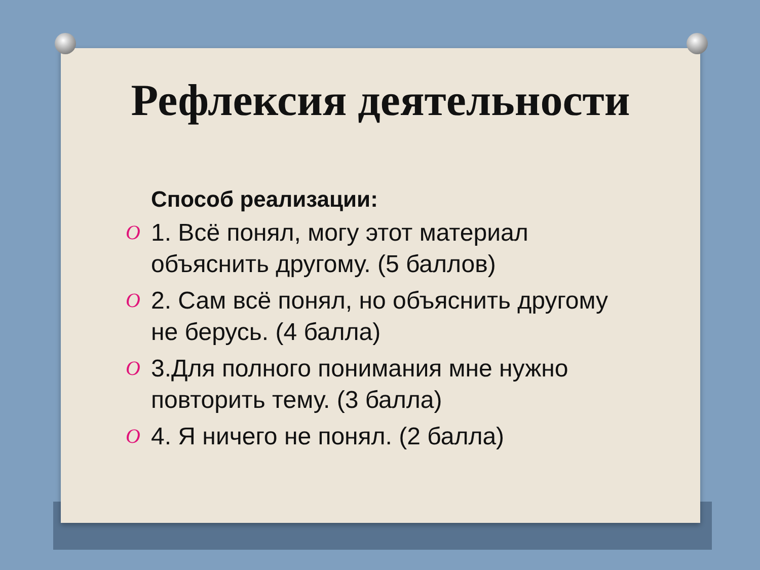Рефлексия деятельности
Способ реализации:
O 1. Всё понял, могу этот материал объяснить другому. (5 баллов)
O 2. Сам всё понял, но объяснить другому не берусь. (4 балла)
O 3.Для полного понимания мне нужно повторить тему. (3 балла)
O 4. Я ничего не понял. (2 балла)